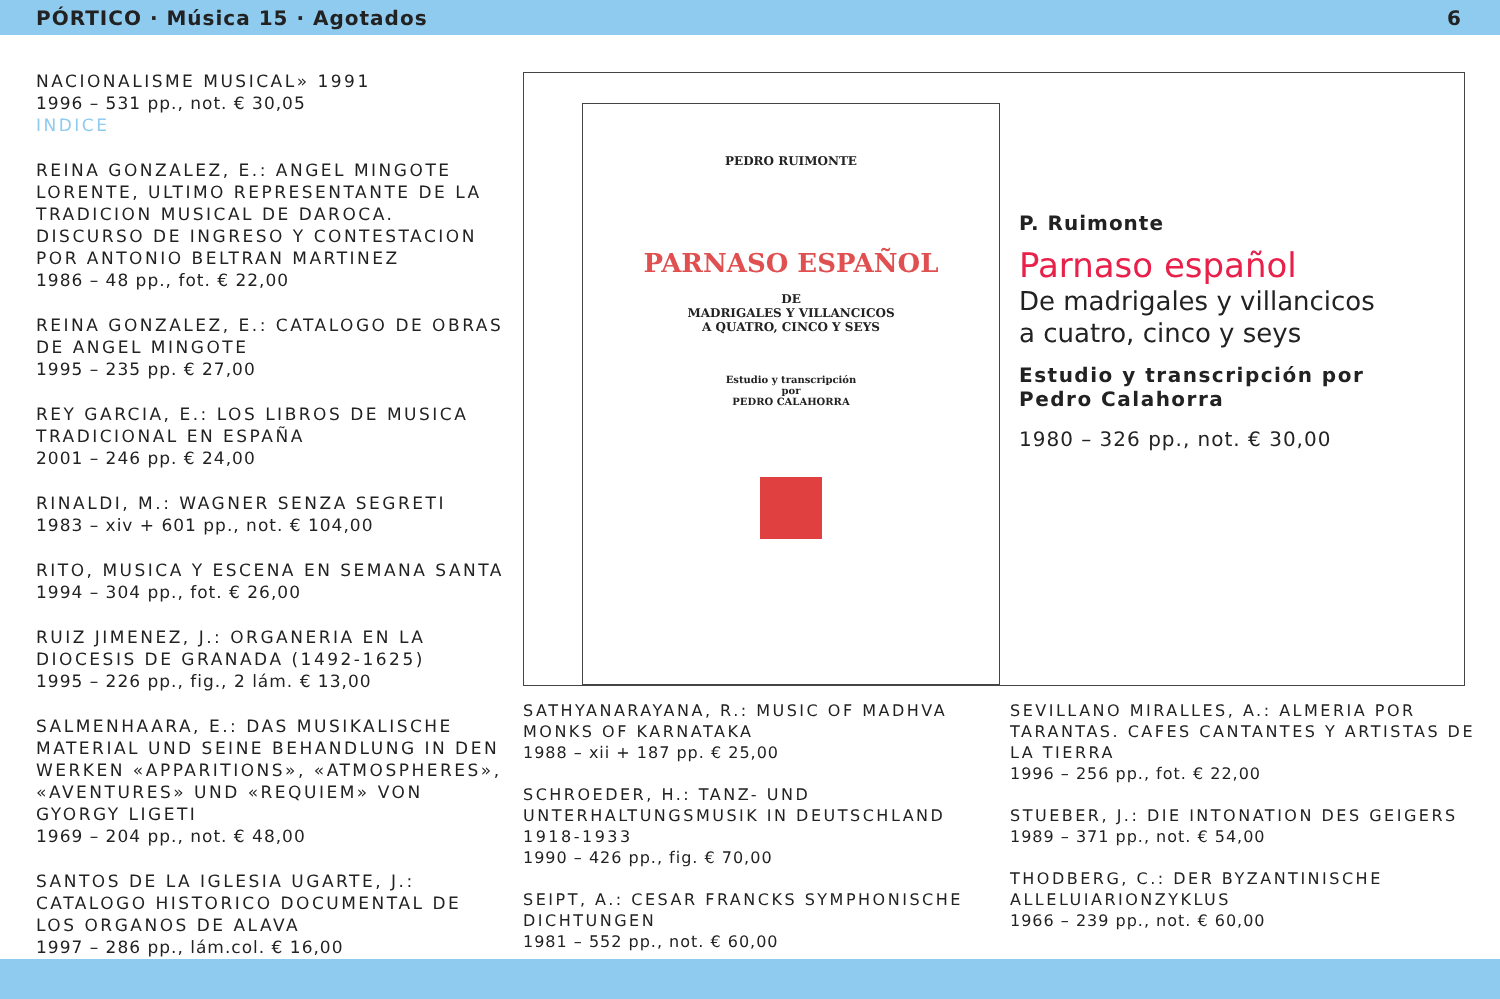PÓRTICO · Música 15 · Agotados 6
NACIONALISME MUSICAL» 1991
1996 – 531 pp., not. € 30,05
INDICE
REINA GONZALEZ, E.: ANGEL MINGOTE LORENTE, ULTIMO REPRESENTANTE DE LA TRADICION MUSICAL DE DAROCA. DISCURSO DE INGRESO Y CONTESTACION POR ANTONIO BELTRAN MARTINEZ
1986 – 48 pp., fot. € 22,00
REINA GONZALEZ, E.: CATALOGO DE OBRAS DE ANGEL MINGOTE
1995 – 235 pp. € 27,00
REY GARCIA, E.: LOS LIBROS DE MUSICA TRADICIONAL EN ESPAÑA
2001 – 246 pp. € 24,00
RINALDI, M.: WAGNER SENZA SEGRETI
1983 – xiv + 601 pp., not. € 104,00
RITO, MUSICA Y ESCENA EN SEMANA SANTA
1994 – 304 pp., fot. € 26,00
RUIZ JIMENEZ, J.: ORGANERIA EN LA DIOCESIS DE GRANADA (1492-1625)
1995 – 226 pp., fig., 2 lám. € 13,00
SALMENHAARA, E.: DAS MUSIKALISCHE MATERIAL UND SEINE BEHANDLUNG IN DEN WERKEN «APPARITIONS», «ATMOSPHERES», «AVENTURES» UND «REQUIEM» VON GYORGY LIGETI
1969 – 204 pp., not. € 48,00
SANTOS DE LA IGLESIA UGARTE, J.: CATALOGO HISTORICO DOCUMENTAL DE LOS ORGANOS DE ALAVA
1997 – 286 pp., lám.col. € 16,00
PEDRO RUIMONTE
PARNASO ESPAÑOL
DE
MADRIGALES Y VILLANCICOS
A QUATRO, CINCO Y SEYS
Estudio y transcripción
por
PEDRO CALAHORRA
P. Ruimonte
Parnaso español
De madrigales y villancicos
a cuatro, cinco y seys
Estudio y transcripción por
Pedro Calahorra
1980 – 326 pp., not. € 30,00
SATHYANARAYANA, R.: MUSIC OF MADHVA MONKS OF KARNATAKA
1988 – xii + 187 pp. € 25,00
SCHROEDER, H.: TANZ- UND UNTERHALTUNGSMUSIK IN DEUTSCHLAND 1918-1933
1990 – 426 pp., fig. € 70,00
SEIPT, A.: CESAR FRANCKS SYMPHONISCHE DICHTUNGEN
1981 – 552 pp., not. € 60,00
SEVILLANO MIRALLES, A.: ALMERIA POR TARANTAS. CAFES CANTANTES Y ARTISTAS DE LA TIERRA
1996 – 256 pp., fot. € 22,00
STUEBER, J.: DIE INTONATION DES GEIGERS
1989 – 371 pp., not. € 54,00
THODBERG, C.: DER BYZANTINISCHE ALLELUIARIONZYKLUS
1966 – 239 pp., not. € 60,00